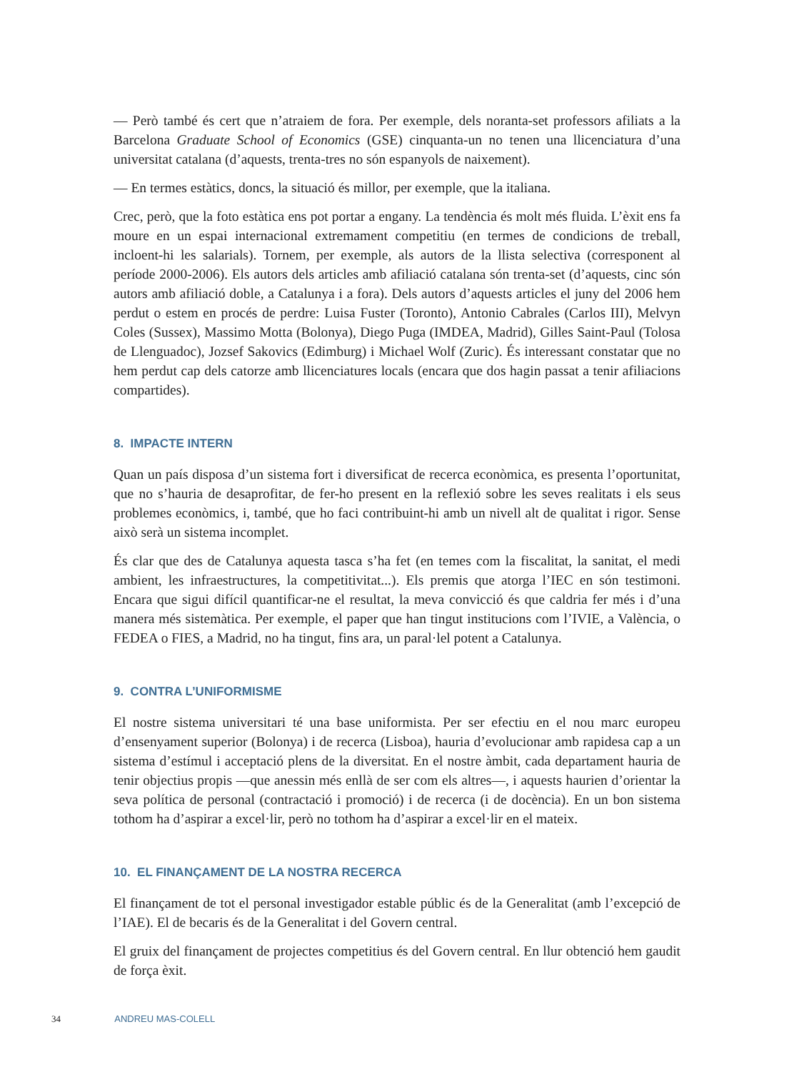— Però també és cert que n’atraiem de fora. Per exemple, dels noranta-set professors afiliats a la Barcelona Graduate School of Economics (GSE) cinquanta-un no tenen una llicenciatura d’una universitat catalana (d’aquests, trenta-tres no són espanyols de naixement).
— En termes estàtics, doncs, la situació és millor, per exemple, que la italiana.
Crec, però, que la foto estàtica ens pot portar a engany. La tendència és molt més fluida. L’èxit ens fa moure en un espai internacional extremament competitiu (en termes de condicions de treball, incloent-hi les salarials). Tornem, per exemple, als autors de la llista selectiva (corresponent al període 2000-2006). Els autors dels articles amb afiliació catalana són trenta-set (d’aquests, cinc són autors amb afiliació doble, a Catalunya i a fora). Dels autors d’aquests articles el juny del 2006 hem perdut o estem en procés de perdre: Luisa Fuster (Toronto), Antonio Cabrales (Carlos III), Melvyn Coles (Sussex), Massimo Motta (Bolonya), Diego Puga (IMDEA, Madrid), Gilles Saint-Paul (Tolosa de Llenguadoc), Jozsef Sakovics (Edimburg) i Michael Wolf (Zuric). És interessant constatar que no hem perdut cap dels catorze amb llicenciatures locals (encara que dos hagin passat a tenir afiliacions compartides).
8. IMPACTE INTERN
Quan un país disposa d’un sistema fort i diversificat de recerca econòmica, es presenta l’oportunitat, que no s’hauria de desaprofitar, de fer-ho present en la reflexió sobre les seves realitats i els seus problemes econòmics, i, també, que ho faci contribuint-hi amb un nivell alt de qualitat i rigor. Sense això serà un sistema incomplet.
És clar que des de Catalunya aquesta tasca s’ha fet (en temes com la fiscalitat, la sanitat, el medi ambient, les infraestructures, la competitivitat...). Els premis que atorga l’IEC en són testimoni. Encara que sigui difícil quantificar-ne el resultat, la meva convicció és que caldria fer més i d’una manera més sistemàtica. Per exemple, el paper que han tingut institucions com l’IVIE, a València, o FEDEA o FIES, a Madrid, no ha tingut, fins ara, un paral·lel potent a Catalunya.
9. CONTRA L’UNIFORMISME
El nostre sistema universitari té una base uniformista. Per ser efectiu en el nou marc europeu d’ensenyament superior (Bolonya) i de recerca (Lisboa), hauria d’evolucionar amb rapidesa cap a un sistema d’estímul i acceptació plens de la diversitat. En el nostre àmbit, cada departament hauria de tenir objectius propis —que anessin més enllà de ser com els altres—, i aquests haurien d’orientar la seva política de personal (contractació i promoció) i de recerca (i de docència). En un bon sistema tothom ha d’aspirar a excel·lir, però no tothom ha d’aspirar a excel·lir en el mateix.
10. EL FINANÇAMENT DE LA NOSTRA RECERCA
El finançament de tot el personal investigador estable públic és de la Generalitat (amb l’excepció de l’IAE). El de becaris és de la Generalitat i del Govern central.
El gruix del finançament de projectes competitius és del Govern central. En llur obtenció hem gaudit de força èxit.
34 ANDREU MAS-COLELL